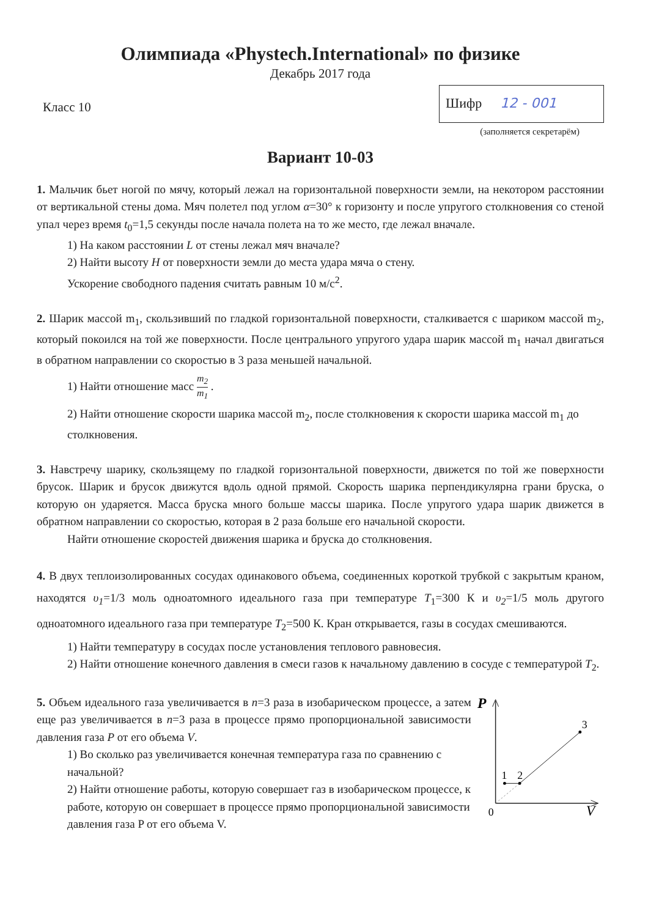Олимпиада «Phystech.International» по физике
Декабрь 2017 года
Класс 10
Шифр 12 - 001
(заполняется секретарём)
Вариант 10-03
1. Мальчик бьет ногой по мячу, который лежал на горизонтальной поверхности земли, на некотором расстоянии от вертикальной стены дома. Мяч полетел под углом α=30° к горизонту и после упругого столкновения со стеной упал через время t<sub>0</sub>=1,5 секунды после начала полета на то же место, где лежал вначале.
1) На каком расстоянии L от стены лежал мяч вначале?
2) Найти высоту H от поверхности земли до места удара мяча о стену.
Ускорение свободного падения считать равным 10 м/с<sup>2</sup>.
2. Шарик массой m<sub>1</sub>, скользивший по гладкой горизонтальной поверхности, сталкивается с шариком массой m<sub>2</sub>, который покоился на той же поверхности. После центрального упругого удара шарик массой m<sub>1</sub> начал двигаться в обратном направлении со скоростью в 3 раза меньшей начальной.
1) Найти отношение масс m<sub>2</sub> m<sub>1</sub> .
2) Найти отношение скорости шарика массой m<sub>2</sub>, после столкновения к скорости шарика массой m<sub>1</sub> до столкновения.
3. Навстречу шарику, скользящему по гладкой горизонтальной поверхности, движется по той же поверхности брусок. Шарик и брусок движутся вдоль одной прямой. Скорость шарика перпендикулярна грани бруска, о которую он ударяется. Масса бруска много больше массы шарика. После упругого удара шарик движется в обратном направлении со скоростью, которая в 2 раза больше его начальной скорости.
Найти отношение скоростей движения шарика и бруска до столкновения.
4. В двух теплоизолированных сосудах одинакового объема, соединенных короткой трубкой с закрытым краном, находятся υ<sub>1</sub>=1/3 моль одноатомного идеального газа при температуре T<sub>1</sub>=300 К и υ<sub>2</sub>=1/5 моль другого одноатомного идеального газа при температуре T<sub>2</sub>=500 К. Кран открывается, газы в сосудах смешиваются.
1) Найти температуру в сосудах после установления теплового равновесия.
2) Найти отношение конечного давления в смеси газов к начальному давлению в сосуде с температурой T<sub>2</sub>.
5. Объем идеального газа увеличивается в n=3 раза в изобарическом процессе, а затем еще раз увеличивается в n=3 раза в процессе прямо пропорциональной зависимости давления газа P от его объема V.
1) Во сколько раз увеличивается конечная температура газа по сравнению с начальной?
2) Найти отношение работы, которую совершает газ в изобарическом процессе, к работе, которую он совершает в процессе прямо пропорциональной зависимости давления газа P от его объема V.
P
1
2
3
0
V